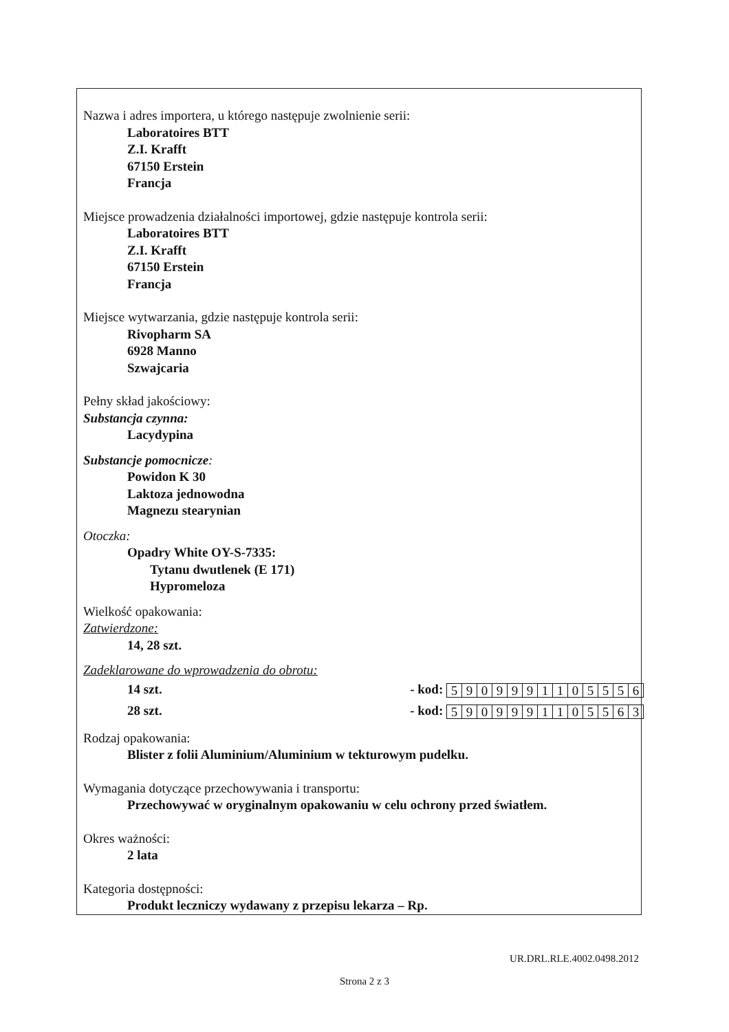Nazwa i adres importera, u którego następuje zwolnienie serii:
Laboratoires BTT
Z.I. Krafft
67150 Erstein
Francja
Miejsce prowadzenia działalności importowej, gdzie następuje kontrola serii:
Laboratoires BTT
Z.I. Krafft
67150 Erstein
Francja
Miejsce wytwarzania, gdzie następuje kontrola serii:
Rivopharm SA
6928 Manno
Szwajcaria
Pełny skład jakościowy:
Substancja czynna:
Lacydypina
Substancje pomocnicze:
Powidon K 30
Laktoza jednowodna
Magnezu stearynian
Otoczka:
Opadry White OY-S-7335:
Tytanu dwutlenek (E 171)
Hypromeloza
Wielkość opakowania:
Zatwierdzone:
14, 28 szt.
Zadeklarowane do wprowadzenia do obrotu:
14 szt. - kod:
| 5 | 9 | 0 | 9 | 9 | 9 | 1 | 1 | 0 | 5 | 5 | 5 | 6 |
28 szt. - kod:
| 5 | 9 | 0 | 9 | 9 | 9 | 1 | 1 | 0 | 5 | 5 | 6 | 3 |
Rodzaj opakowania:
Blister z folii Aluminium/Aluminium w tekturowym pudelku.
Wymagania dotyczące przechowywania i transportu:
Przechowywać w oryginalnym opakowaniu w celu ochrony przed światłem.
Okres ważności:
2 lata
Kategoria dostępności:
Produkt leczniczy wydawany z przepisu lekarza – Rp.
UR.DRL.RLE.4002.0498.2012
Strona 2 z 3